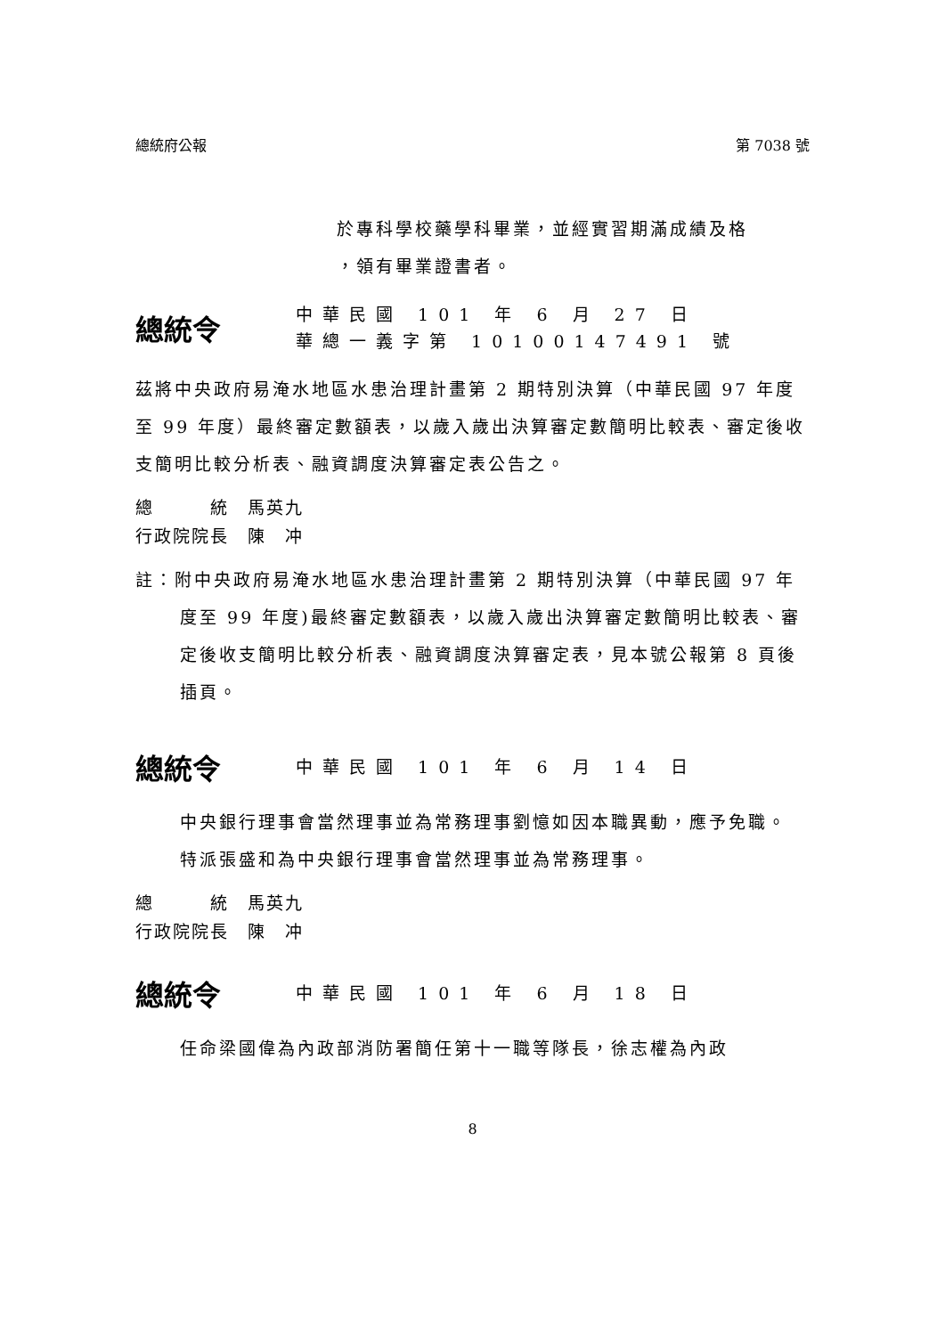總統府公報 第 7038 號
於專科學校藥學科畢業，並經實習期滿成績及格
，領有畢業證書者。
總統令
中華民國 101 年 6 月 27 日
華總一義字第 10100147491 號
茲將中央政府易淹水地區水患治理計畫第 2 期特別決算（中華民國 97 年度至 99 年度）最終審定數額表，以歲入歲出決算審定數簡明比較表、審定後收支簡明比較分析表、融資調度決算審定表公告之。
總　　　統　馬英九
行政院院長　陳　冲
註：附中央政府易淹水地區水患治理計畫第 2 期特別決算（中華民國 97 年度至 99 年度)最終審定數額表，以歲入歲出決算審定數簡明比較表、審定後收支簡明比較分析表、融資調度決算審定表，見本號公報第 8 頁後插頁。
總統令
中華民國 101 年 6 月 14 日
中央銀行理事會當然理事並為常務理事劉憶如因本職異動，應予免職。
特派張盛和為中央銀行理事會當然理事並為常務理事。
總　　　統　馬英九
行政院院長　陳　冲
總統令
中華民國 101 年 6 月 18 日
任命梁國偉為內政部消防署簡任第十一職等隊長，徐志權為內政
8